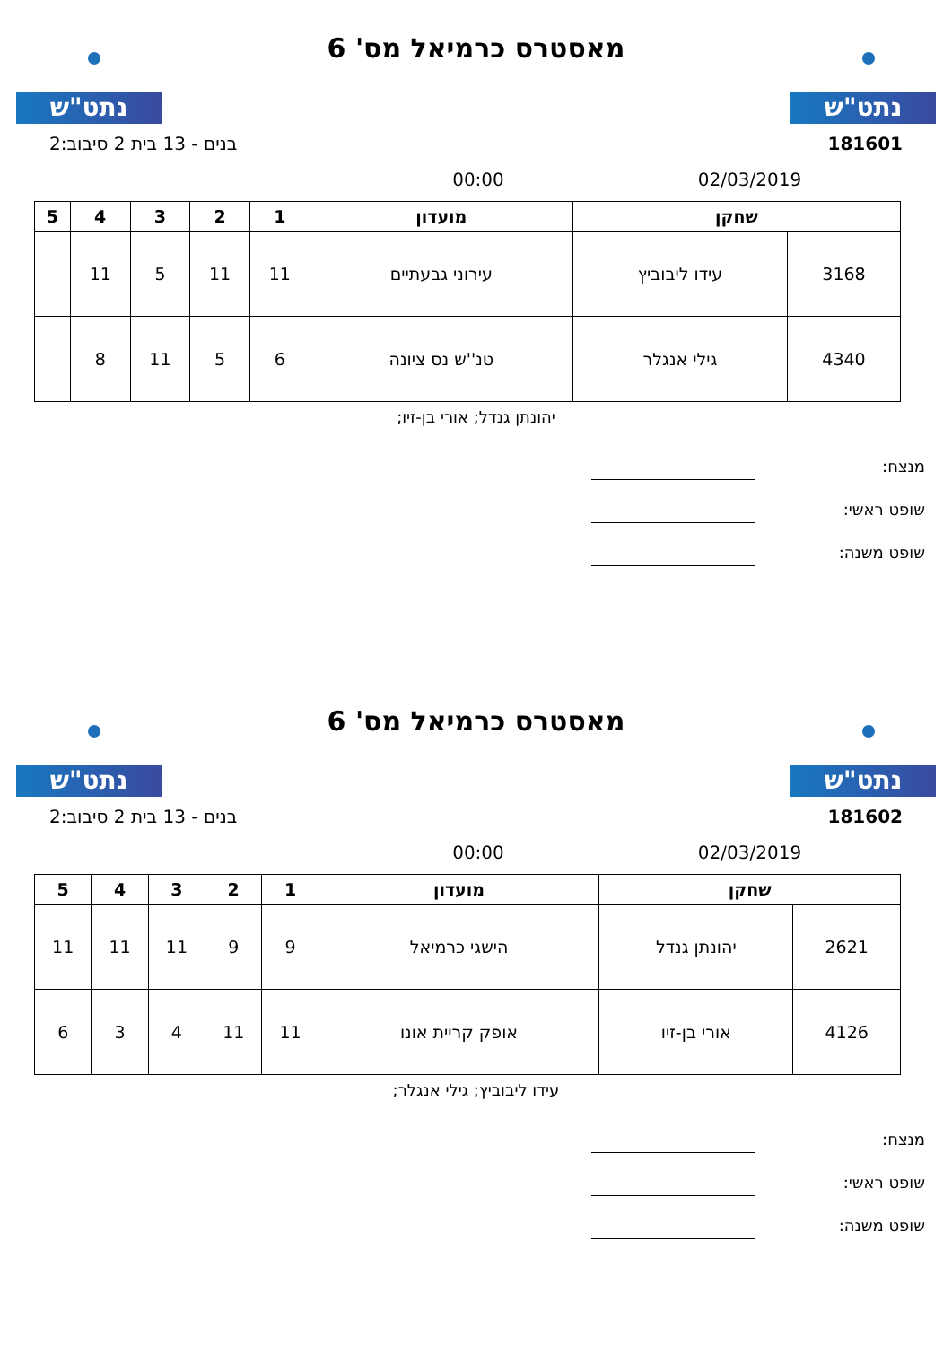נתט"ש
מאסטרס כרמיאל מס' 6
נתט"ש
181601 בנים - 13 בית 2 סיבוב:2
02/03/2019 00:00
| שחקן | | מועדון | 1 | 2 | 3 | 4 | 5 |
| --- | --- | --- | --- | --- | --- | --- | --- |
| 3168 | עידו ליבוביץ | עירוני גבעתיים | 11 | 11 | 5 | 11 | |
| 4340 | גילי אנגלר | טנ''ש נס ציונה | 6 | 5 | 11 | 8 | |
יהונתן גנדל; אורי בן-זיו;
מנצח:
שופט ראשי:
שופט משנה:
נתט"ש
מאסטרס כרמיאל מס' 6
נתט"ש
181602 בנים - 13 בית 2 סיבוב:2
02/03/2019 00:00
| שחקן | | מועדון | 1 | 2 | 3 | 4 | 5 |
| --- | --- | --- | --- | --- | --- | --- | --- |
| 2621 | יהונתן גנדל | הישגי כרמיאל | 9 | 9 | 11 | 11 | 11 |
| 4126 | אורי בן-זיו | אופק קריית אונו | 11 | 11 | 4 | 3 | 6 |
עידו ליבוביץ; גילי אנגלר;
מנצח:
שופט ראשי:
שופט משנה: